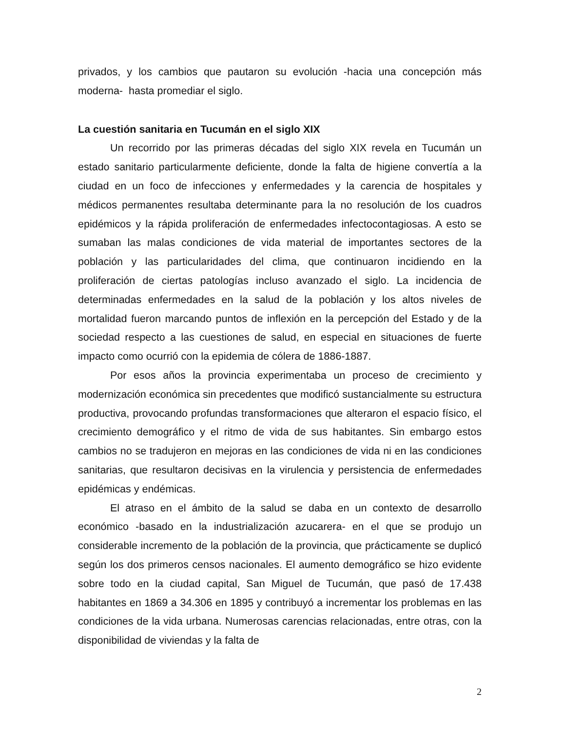privados, y los cambios que pautaron su evolución -hacia una concepción más moderna- hasta promediar el siglo.
La cuestión sanitaria en Tucumán en el siglo XIX
Un recorrido por las primeras décadas del siglo XIX revela en Tucumán un estado sanitario particularmente deficiente, donde la falta de higiene convertía a la ciudad en un foco de infecciones y enfermedades y la carencia de hospitales y médicos permanentes resultaba determinante para la no resolución de los cuadros epidémicos y la rápida proliferación de enfermedades infectocontagiosas. A esto se sumaban las malas condiciones de vida material de importantes sectores de la población y las particularidades del clima, que continuaron incidiendo en la proliferación de ciertas patologías incluso avanzado el siglo. La incidencia de determinadas enfermedades en la salud de la población y los altos niveles de mortalidad fueron marcando puntos de inflexión en la percepción del Estado y de la sociedad respecto a las cuestiones de salud, en especial en situaciones de fuerte impacto como ocurrió con la epidemia de cólera de 1886-1887.
Por esos años la provincia experimentaba un proceso de crecimiento y modernización económica sin precedentes que modificó sustancialmente su estructura productiva, provocando profundas transformaciones que alteraron el espacio físico, el crecimiento demográfico y el ritmo de vida de sus habitantes. Sin embargo estos cambios no se tradujeron en mejoras en las condiciones de vida ni en las condiciones sanitarias, que resultaron decisivas en la virulencia y persistencia de enfermedades epidémicas y endémicas.
El atraso en el ámbito de la salud se daba en un contexto de desarrollo económico -basado en la industrialización azucarera- en el que se produjo un considerable incremento de la población de la provincia, que prácticamente se duplicó según los dos primeros censos nacionales. El aumento demográfico se hizo evidente sobre todo en la ciudad capital, San Miguel de Tucumán, que pasó de 17.438 habitantes en 1869 a 34.306 en 1895 y contribuyó a incrementar los problemas en las condiciones de la vida urbana. Numerosas carencias relacionadas, entre otras, con la disponibilidad de viviendas y la falta de
2